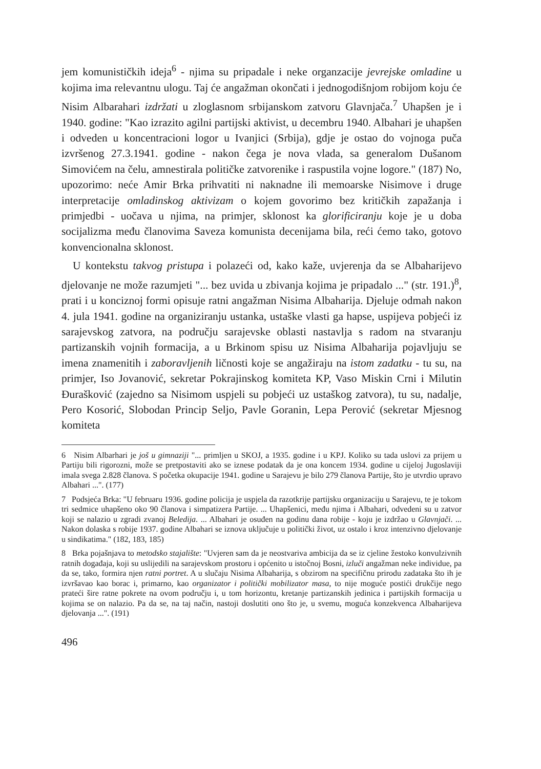jem komunističkih ideja<sup>6</sup> - njima su pripadale i neke organzacije jevrejske omladine u kojima ima relevantnu ulogu. Taj će angažman okončati i jednogodišnjom robijom koju će Nisim Albarahari izdržati u zloglasnom srbijanskom zatvoru Glavnjača.<sup>7</sup> Uhapšen je i 1940. godine: "Kao izrazito agilni partijski aktivist, u decembru 1940. Albahari je uhapšen i odveden u koncentracioni logor u Ivanjici (Srbija), gdje je ostao do vojnoga puča izvršenog 27.3.1941. godine - nakon čega je nova vlada, sa generalom Dušanom Simovićem na čelu, amnestirala političke zatvorenike i raspustila vojne logore." (187) No, upozorimo: neće Amir Brka prihvatiti ni naknadne ili memoarske Nisimove i druge interpretacije omladinskog aktivizam o kojem govorimo bez kritičkih zapažanja i primjedbi - uočava u njima, na primjer, sklonost ka glorificiranju koje je u doba socijalizma među članovima Saveza komunista decenijama bila, reći ćemo tako, gotovo konvencionalna sklonost.
U kontekstu takvog pristupa i polazeći od, kako kaže, uvjerenja da se Albahari­jevo djelovanje ne može razumjeti "... bez uvida u zbivanja kojima je pripadalo ..." (str. 191.)<sup>8</sup>, prati i u konciznoj formi opisuje ratni angažman Nisima Albaharija. Djeluje odmah nakon 4. jula 1941. godine na organiziranju ustanka, ustaške vlasti ga hapse, uspijeva pobjeći iz sarajevskog zatvora, na području sarajevske oblasti nastavlja s radom na stvaranju partizanskih vojnih formacija, a u Brkinom spisu uz Nisima Albaharija pojavljuju se imena znamenitih i zaboravljenih ličnosti koje se angažiraju na istom zadatku - tu su, na primjer, Iso Jovanović, sekretar Pokrajinskog komiteta KP, Vaso Miskin Crni i Milutin Đurašković (zajedno sa Nisimom uspjeli su pobjeći uz ustaškog zatvora), tu su, nadalje, Pero Kosorić, Slobodan Princip Seljo, Pavle Goranin, Lepa Perović (sekretar Mjesnog komiteta
6 Nisim Albarhari je još u gimnaziji "... primljen u SKOJ, a 1935. godine i u KPJ. Koliko su tada uslovi za prijem u Partiju bili rigorozni, može se pretpostaviti ako se iznese podatak da je ona koncem 1934. godine u cijeloj Jugoslaviji imala svega 2.828 članova. S početka okupacije 1941. godine u Sarajevu je bilo 279 članova Partije, što je utvrdio upravo Albahari ...". (177)
7 Podsjeća Brka: "U februaru 1936. godine policija je uspjela da razotkrije partijsku organizaciju u Sarajevu, te je tokom tri sedmice uhapšeno oko 90 članova i simpatizera Partije. ... Uhapšenici, među njima i Albahari, odvedeni su u zatvor koji se nalazio u zgradi zvanoj Beledija. ... Albahari je osuđen na godinu dana robije - koju je izdržao u Glavnjači. ... Nakon dolaska s robije 1937. godine Albahari se iznova uključuje u politički život, uz ostalo i kroz intenzivno djelovanje u sindikatima." (182, 183, 185)
8 Brka pojašnjava to metodsko stajalište: "Uvjeren sam da je neostvariva ambicija da se iz cjeline žestoko konvulzivnih ratnih događaja, koji su uslijedili na sarajevskom prostoru i općenito u istočnoj Bosni, izluči angažman neke individue, pa da se, tako, formira njen ratni portret. A u slučaju Nisima Albaharija, s obzirom na specifičnu prirodu zadataka što ih je izvršavao kao borac i, primarno, kao organizator i politički mobilizator masa, to nije moguće postići drukčije nego prateći šire ratne pokrete na ovom području i, u tom horizontu, kretanje partizanskih jedinica i partijskih formacija u kojima se on nalazio. Pa da se, na taj način, nastoji doslutiti ono što je, u svemu, moguća konzekvenca Albaharijeva djelovanja ...". (191)
496